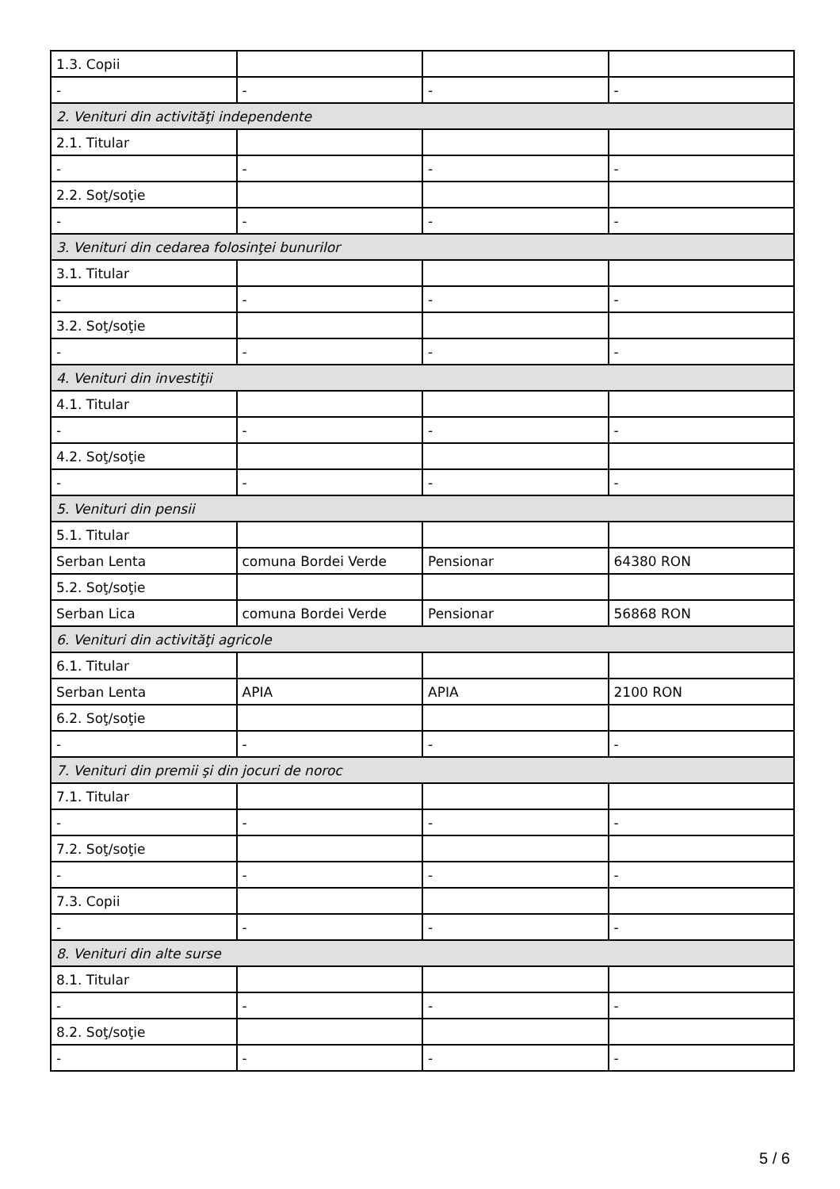| 1.3. Copii | | | |
| - | - | - | - |
| 2. Venituri din activităţi independente | | | |
| 2.1. Titular | | | |
| - | - | - | - |
| 2.2. Soţ/soţie | | | |
| - | - | - | - |
| 3. Venituri din cedarea folosinţei bunurilor | | | |
| 3.1. Titular | | | |
| - | - | - | - |
| 3.2. Soţ/soţie | | | |
| - | - | - | - |
| 4. Venituri din investiţii | | | |
| 4.1. Titular | | | |
| - | - | - | - |
| 4.2. Soţ/soţie | | | |
| - | - | - | - |
| 5. Venituri din pensii | | | |
| 5.1. Titular | | | |
| Serban Lenta | comuna Bordei Verde | Pensionar | 64380 RON |
| 5.2. Soţ/soţie | | | |
| Serban Lica | comuna Bordei Verde | Pensionar | 56868 RON |
| 6. Venituri din activităţi agricole | | | |
| 6.1. Titular | | | |
| Serban Lenta | APIA | APIA | 2100 RON |
| 6.2. Soţ/soţie | | | |
| - | - | - | - |
| 7. Venituri din premii şi din jocuri de noroc | | | |
| 7.1. Titular | | | |
| - | - | - | - |
| 7.2. Soţ/soţie | | | |
| - | - | - | - |
| 7.3. Copii | | | |
| - | - | - | - |
| 8. Venituri din alte surse | | | |
| 8.1. Titular | | | |
| - | - | - | - |
| 8.2. Soţ/soţie | | | |
| - | - | - | - |
5 / 6